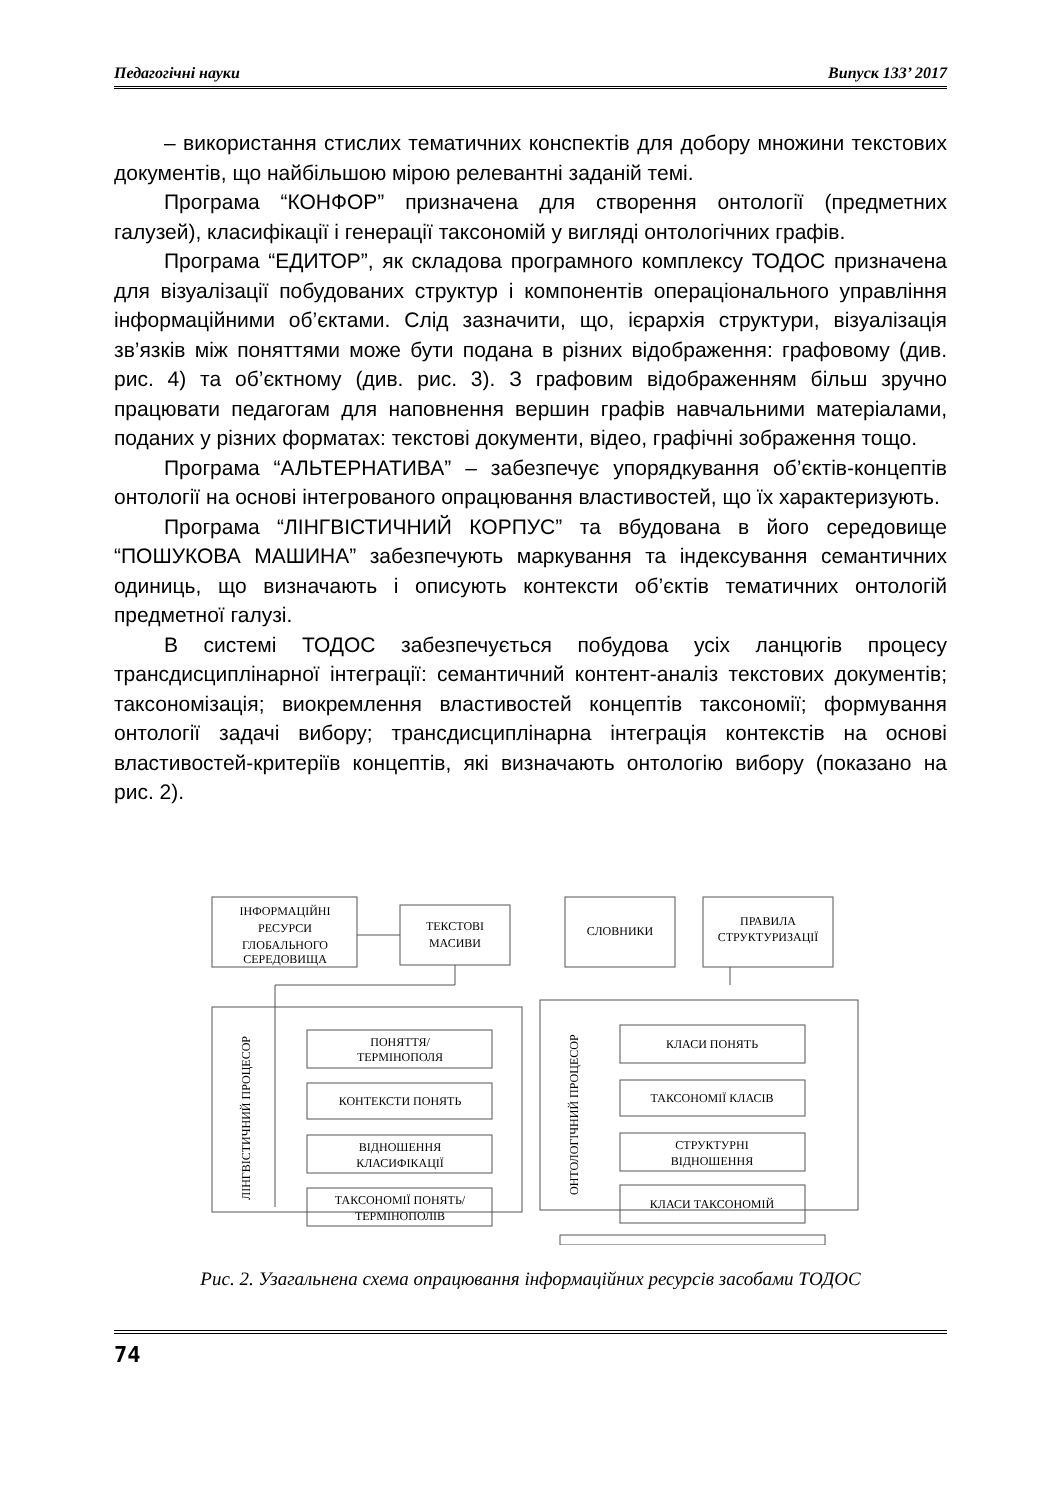Педагогічні науки Випуск 133’ 2017
– використання стислих тематичних конспектів для добору множини текстових документів, що найбільшою мірою релевантні заданій темі.
Програма “КОНФОР” призначена для створення онтології (предметних галузей), класифікації і генерації таксономій у вигляді онтологічних графів.
Програма “ЕДИТОР”, як складова програмного комплексу ТОДОС призначена для візуалізації побудованих структур і компонентів операціонального управління інформаційними об’єктами. Слід зазначити, що, ієрархія структури, візуалізація зв’язків між поняттями може бути подана в різних відображення: графовому (див. рис. 4) та об’єктному (див. рис. 3). З графовим відображенням більш зручно працювати педагогам для наповнення вершин графів навчальними матеріалами, поданих у різних форматах: текстові документи, відео, графічні зображення тощо.
Програма “АЛЬТЕРНАТИВА” – забезпечує упорядкування об’єктів-концептів онтології на основі інтегрованого опрацювання властивостей, що їх характеризують.
Програма “ЛІНГВІСТИЧНИЙ КОРПУС” та вбудована в його середовище “ПОШУКОВА МАШИНА” забезпечують маркування та індексування семантичних одиниць, що визначають і описують контексти об’єктів тематичних онтологій предметної галузі.
В системі ТОДОС забезпечується побудова усіх ланцюгів процесу трансдисциплінарної інтеграції: семантичний контент-аналіз текстових документів; таксономізація; виокремлення властивостей концептів таксономії; формування онтології задачі вибору; трансдисциплінарна інтеграція контекстів на основі властивостей-критеріїв концептів, які визначають онтологію вибору (показано на рис. 2).
ІНФОРМАЦІЙНІ
РЕСУРСИ
ГЛОБАЛЬНОГО
СЕРЕДОВИЩА
ТЕКСТОВІ
МАСИВИ
СЛОВНИКИ
ПРАВИЛА
СТРУКТУРИЗАЦІЇ
ЛІНГВІСТИЧНИЙ ПРОЦЕСОР
ОНТОЛОГІЧНИЙ ПРОЦЕСОР
ПОНЯТТЯ/
ТЕРМІНОПОЛЯ
КОНТЕКСТИ ПОНЯТЬ
ВІДНОШЕННЯ
КЛАСИФІКАЦІЇ
ТАКСОНОМІЇ ПОНЯТЬ/
ТЕРМІНОПОЛІВ
КЛАСИ ПОНЯТЬ
ТАКСОНОМІЇ КЛАСІВ
СТРУКТУРНІ
ВІДНОШЕННЯ
КЛАСИ ТАКСОНОМІЙ
Рис. 2. Узагальнена схема опрацювання інформаційних ресурсів засобами ТОДОС
74